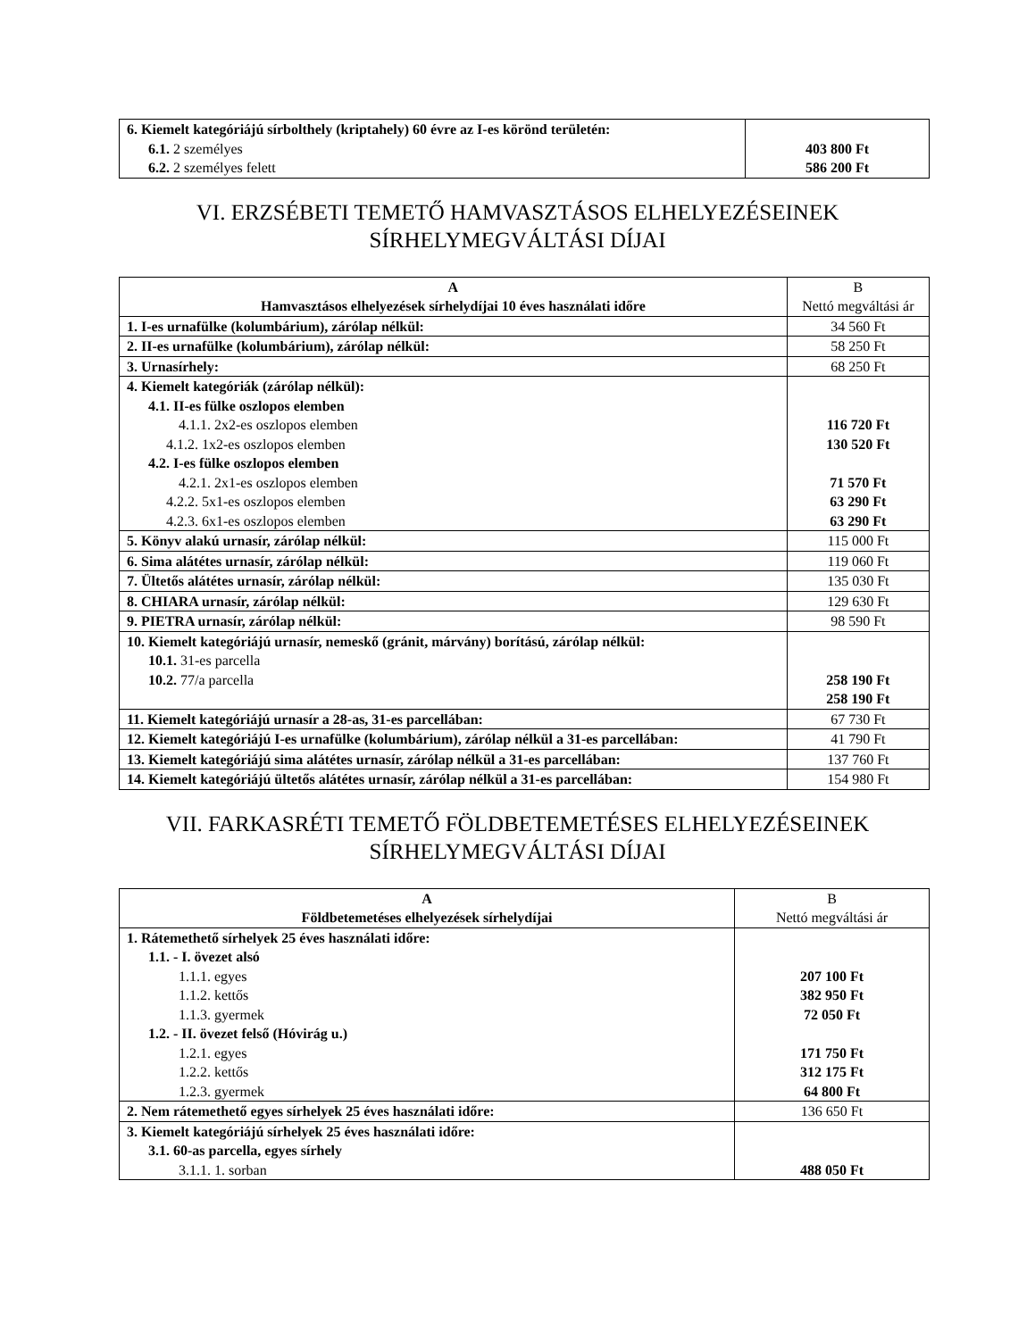| 6. Kiemelt kategóriájú sírbolthely (kriptahely) 60 évre az I-es körönd területén: 6.1. 2 személyes 6.2. 2 személyes felett | 403 800 Ft 586 200 Ft |
VI. ERZSÉBETI TEMETŐ HAMVASZTÁSOS ELHELYEZÉSEINEK
SÍRHELYMEGVÁLTÁSI DÍJAI
| A Hamvasztásos elhelyezések sírhelydíjai 10 éves használati időre | B Nettó megváltási ár |
| --- | --- |
| 1. I-es urnafülke (kolumbárium), zárólap nélkül: | 34 560 Ft |
| 2. II-es urnafülke (kolumbárium), zárólap nélkül: | 58 250 Ft |
| 3. Urnasírhely: | 68 250 Ft |
| 4. Kiemelt kategóriák (zárólap nélkül): 4.1. II-es fülke oszlopos elemben 4.1.1. 2x2-es oszlopos elemben 4.1.2. 1x2-es oszlopos elemben 4.2. I-es fülke oszlopos elemben 4.2.1. 2x1-es oszlopos elemben 4.2.2. 5x1-es oszlopos elemben 4.2.3. 6x1-es oszlopos elemben | 116 720 Ft 130 520 Ft 71 570 Ft 63 290 Ft 63 290 Ft |
| 5. Könyv alakú urnasír, zárólap nélkül: | 115 000 Ft |
| 6. Sima alátétes urnasír, zárólap nélkül: | 119 060 Ft |
| 7. Ültetős alátétes urnasír, zárólap nélkül: | 135 030 Ft |
| 8. CHIARA urnasír, zárólap nélkül: | 129 630 Ft |
| 9. PIETRA urnasír, zárólap nélkül: | 98 590 Ft |
| 10. Kiemelt kategóriájú urnasír, nemeskő (gránit, márvány) borítású, zárólap nélkül: 10.1. 31-es parcella 10.2. 77/a parcella | 258 190 Ft 258 190 Ft |
| 11. Kiemelt kategóriájú urnasír a 28-as, 31-es parcellában: | 67 730 Ft |
| 12. Kiemelt kategóriájú I-es urnafülke (kolumbárium), zárólap nélkül a 31-es parcellában: | 41 790 Ft |
| 13. Kiemelt kategóriájú sima alátétes urnasír, zárólap nélkül a 31-es parcellában: | 137 760 Ft |
| 14. Kiemelt kategóriájú ültetős alátétes urnasír, zárólap nélkül a 31-es parcellában: | 154 980 Ft |
VII. FARKASRÉTI TEMETŐ FÖLDBETEMETÉSES ELHELYEZÉSEINEK
SÍRHELYMEGVÁLTÁSI DÍJAI
| A Földbetemetéses elhelyezések sírhelydíjai | B Nettó megváltási ár |
| --- | --- |
| 1. Rátemethető sírhelyek 25 éves használati időre: 1.1. - I. övezet alsó 1.1.1. egyes 1.1.2. kettős 1.1.3. gyermek 1.2. - II. övezet felső (Hóvirág u.) 1.2.1. egyes 1.2.2. kettős 1.2.3. gyermek | 207 100 Ft 382 950 Ft 72 050 Ft 171 750 Ft 312 175 Ft 64 800 Ft |
| 2. Nem rátemethető egyes sírhelyek 25 éves használati időre: | 136 650 Ft |
| 3. Kiemelt kategóriájú sírhelyek 25 éves használati időre: 3.1. 60-as parcella, egyes sírhely 3.1.1. 1. sorban | 488 050 Ft |